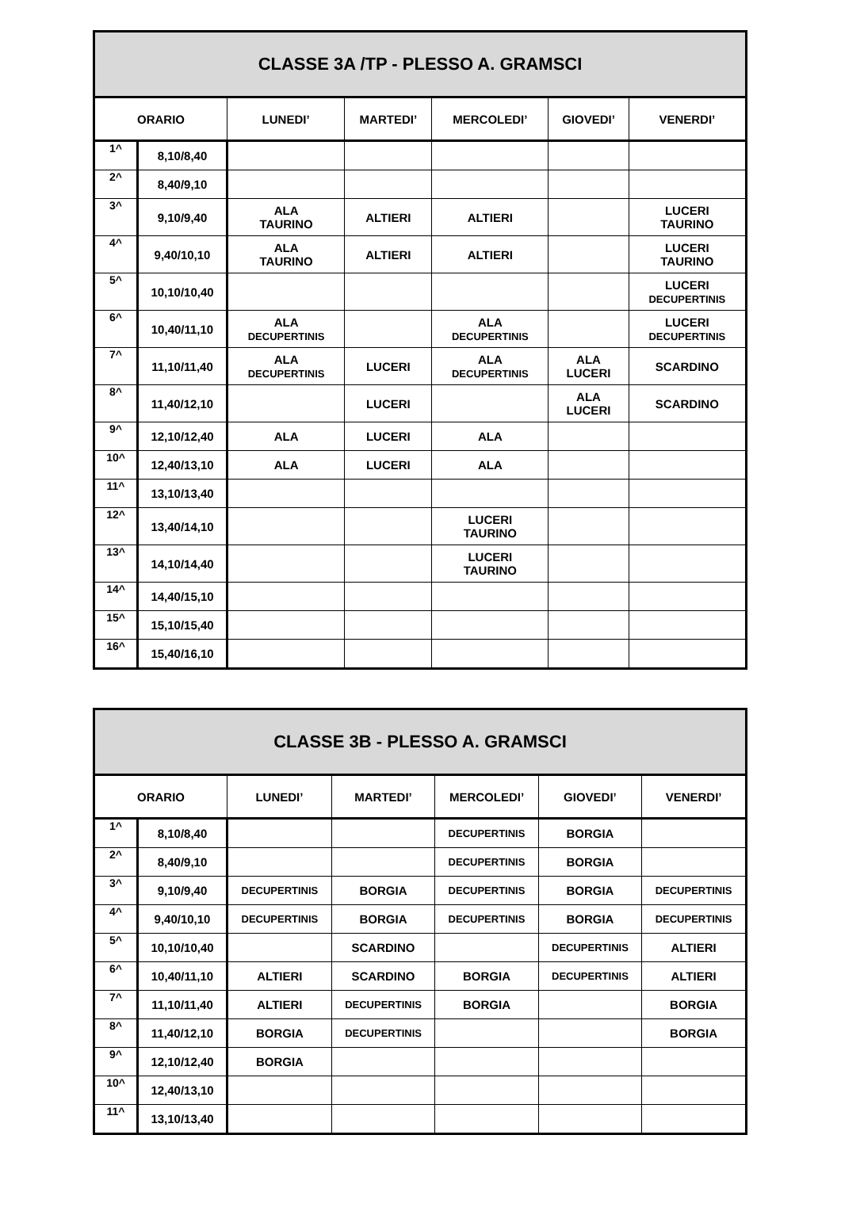| CLASSE 3A /TP - PLESSO A. GRAMSCI | | | | | | |
| --- | --- | --- | --- | --- | --- | --- |
| ORARIO | | LUNEDI’ | MARTEDI’ | MERCOLEDI’ | GIOVEDI’ | VENERDI’ |
| 1^ | 8,10/8,40 | | | | | |
| 2^ | 8,40/9,10 | | | | | |
| 3^ | 9,10/9,40 | ALA TAURINO | ALTIERI | ALTIERI | | LUCERI TAURINO |
| 4^ | 9,40/10,10 | ALA TAURINO | ALTIERI | ALTIERI | | LUCERI TAURINO |
| 5^ | 10,10/10,40 | | | | | LUCERI DECUPERTINIS |
| 6^ | 10,40/11,10 | ALA DECUPERTINIS | | ALA DECUPERTINIS | | LUCERI DECUPERTINIS |
| 7^ | 11,10/11,40 | ALA DECUPERTINIS | LUCERI | ALA DECUPERTINIS | ALA LUCERI | SCARDINO |
| 8^ | 11,40/12,10 | | LUCERI | | ALA LUCERI | SCARDINO |
| 9^ | 12,10/12,40 | ALA | LUCERI | ALA | | |
| 10^ | 12,40/13,10 | ALA | LUCERI | ALA | | |
| 11^ | 13,10/13,40 | | | | | |
| 12^ | 13,40/14,10 | | | LUCERI TAURINO | | |
| 13^ | 14,10/14,40 | | | LUCERI TAURINO | | |
| 14^ | 14,40/15,10 | | | | | |
| 15^ | 15,10/15,40 | | | | | |
| 16^ | 15,40/16,10 | | | | | |
| CLASSE 3B - PLESSO A. GRAMSCI | | | | | | |
| --- | --- | --- | --- | --- | --- | --- |
| ORARIO | | LUNEDI’ | MARTEDI’ | MERCOLEDI’ | GIOVEDI’ | VENERDI’ |
| 1^ | 8,10/8,40 | | | DECUPERTINIS | BORGIA | |
| 2^ | 8,40/9,10 | | | DECUPERTINIS | BORGIA | |
| 3^ | 9,10/9,40 | DECUPERTINIS | BORGIA | DECUPERTINIS | BORGIA | DECUPERTINIS |
| 4^ | 9,40/10,10 | DECUPERTINIS | BORGIA | DECUPERTINIS | BORGIA | DECUPERTINIS |
| 5^ | 10,10/10,40 | | SCARDINO | | DECUPERTINIS | ALTIERI |
| 6^ | 10,40/11,10 | ALTIERI | SCARDINO | BORGIA | DECUPERTINIS | ALTIERI |
| 7^ | 11,10/11,40 | ALTIERI | DECUPERTINIS | BORGIA | | BORGIA |
| 8^ | 11,40/12,10 | BORGIA | DECUPERTINIS | | | BORGIA |
| 9^ | 12,10/12,40 | BORGIA | | | | |
| 10^ | 12,40/13,10 | | | | | |
| 11^ | 13,10/13,40 | | | | | |